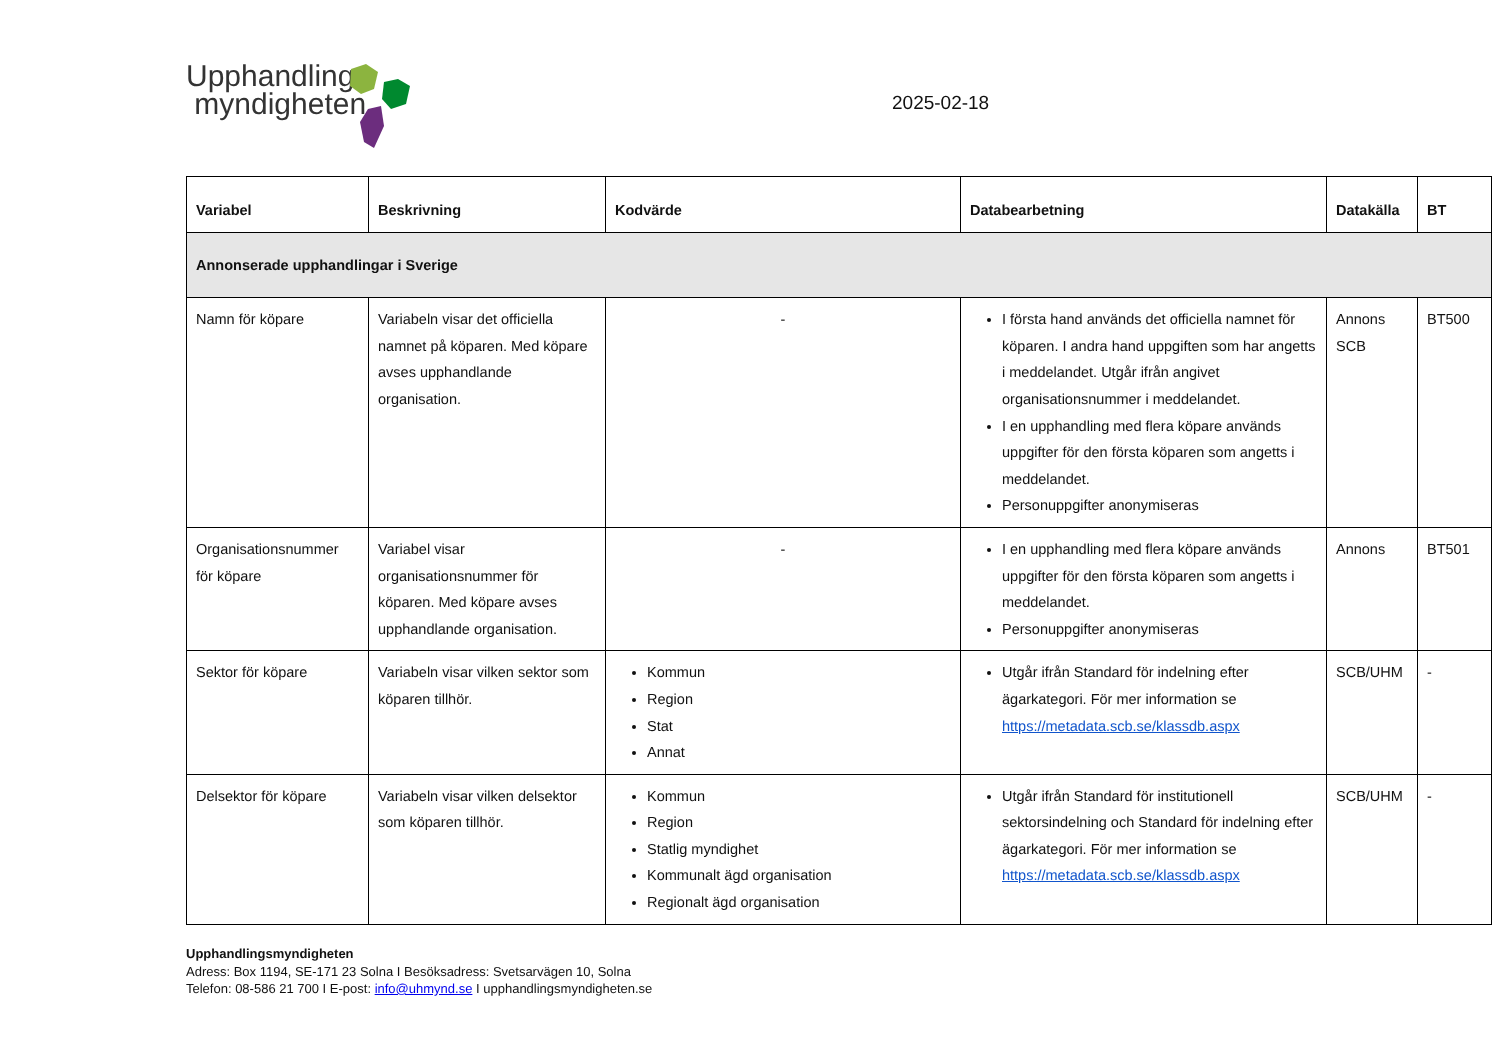Upphandlings
myndigheten
2025-02-18
| Variabel | Beskrivning | Kodvärde | Databearbetning | Datakälla | BT |
| --- | --- | --- | --- | --- | --- |
| Annonserade upphandlingar i Sverige | | | | | |
| Namn för köpare | Variabeln visar det officiella namnet på köparen. Med köpare avses upphandlande organisation. | - | I första hand används det officiella namnet för köparen. I andra hand uppgiften som har angetts i meddelandet. Utgår ifrån angivet organisationsnummer i meddelandet. I en upphandling med flera köpare används uppgifter för den första köparen som angetts i meddelandet. Personuppgifter anonymiseras | Annons SCB | BT500 |
| Organisationsnummer för köpare | Variabel visar organisationsnummer för köparen. Med köpare avses upphandlande organisation. | - | I en upphandling med flera köpare används uppgifter för den första köparen som angetts i meddelandet. Personuppgifter anonymiseras | Annons | BT501 |
| Sektor för köpare | Variabeln visar vilken sektor som köparen tillhör. | Kommun Region Stat Annat | Utgår ifrån Standard för indelning efter ägarkategori. För mer information se https://metadata.scb.se/klassdb.aspx | SCB/UHM | - |
| Delsektor för köpare | Variabeln visar vilken delsektor som köparen tillhör. | Kommun Region Statlig myndighet Kommunalt ägd organisation Regionalt ägd organisation | Utgår ifrån Standard för institutionell sektorsindelning och Standard för indelning efter ägarkategori. För mer information se https://metadata.scb.se/klassdb.aspx | SCB/UHM | - |
Upphandlingsmyndigheten
Adress: Box 1194, SE-171 23 Solna I Besöksadress: Svetsarvägen 10, Solna
Telefon: 08-586 21 700 I E-post: info@uhmynd.se I upphandlingsmyndigheten.se